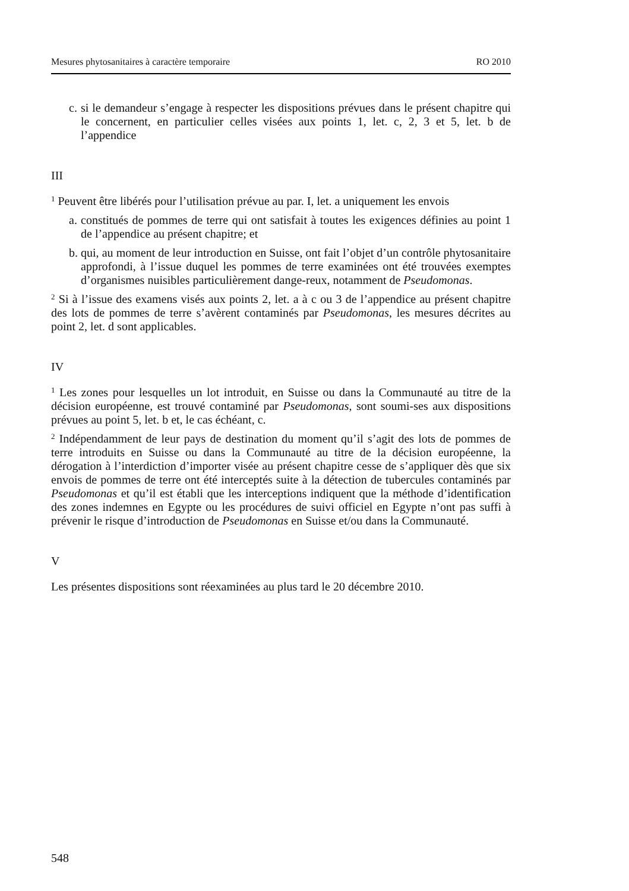Mesures phytosanitaires à caractère temporaire RO 2010
c. si le demandeur s’engage à respecter les dispositions prévues dans le présent chapitre qui le concernent, en particulier celles visées aux points 1, let. c, 2, 3 et 5, let. b de l’appendice
III
<sup>1</sup> Peuvent être libérés pour l’utilisation prévue au par. I, let. a uniquement les envois
a. constitués de pommes de terre qui ont satisfait à toutes les exigences définies au point 1 de l’appendice au présent chapitre; et
b. qui, au moment de leur introduction en Suisse, ont fait l’objet d’un contrôle phytosanitaire approfondi, à l’issue duquel les pommes de terre examinées ont été trouvées exemptes d’organismes nuisibles particulièrement dange-reux, notamment de Pseudomonas.
<sup>2</sup> Si à l’issue des examens visés aux points 2, let. a à c ou 3 de l’appendice au présent chapitre des lots de pommes de terre s’avèrent contaminés par Pseudomonas, les mesures décrites au point 2, let. d sont applicables.
IV
<sup>1</sup> Les zones pour lesquelles un lot introduit, en Suisse ou dans la Communauté au titre de la décision européenne, est trouvé contaminé par Pseudomonas, sont soumi-ses aux dispositions prévues au point 5, let. b et, le cas échéant, c.
<sup>2</sup> Indépendamment de leur pays de destination du moment qu’il s’agit des lots de pommes de terre introduits en Suisse ou dans la Communauté au titre de la décision européenne, la dérogation à l’interdiction d’importer visée au présent chapitre cesse de s’appliquer dès que six envois de pommes de terre ont été interceptés suite à la détection de tubercules contaminés par Pseudomonas et qu’il est établi que les interceptions indiquent que la méthode d’identification des zones indemnes en Egypte ou les procédures de suivi officiel en Egypte n’ont pas suffi à prévenir le risque d’introduction de Pseudomonas en Suisse et/ou dans la Communauté.
V
Les présentes dispositions sont réexaminées au plus tard le 20 décembre 2010.
548